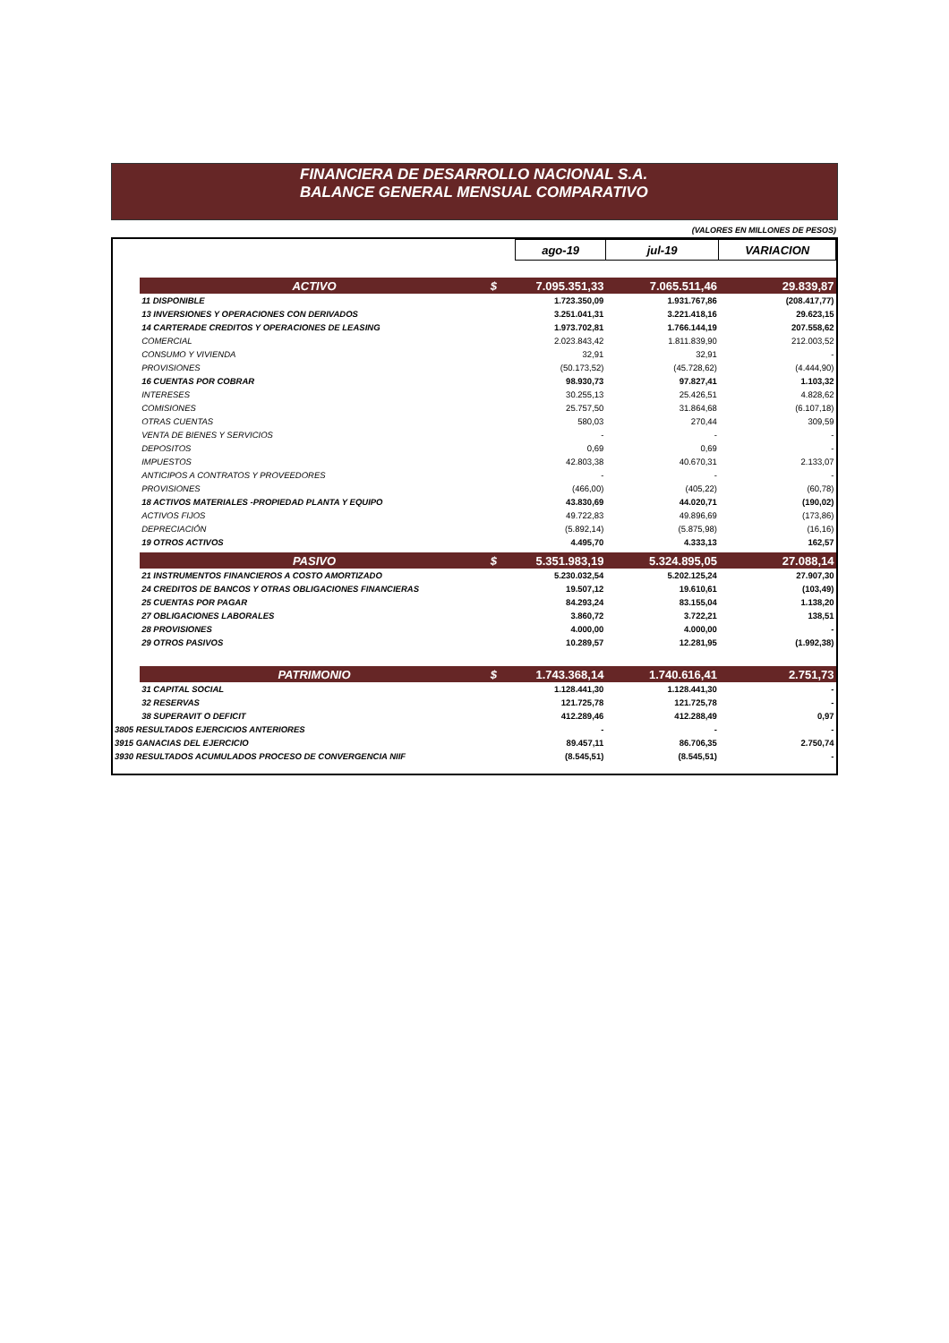FINANCIERA DE DESARROLLO NACIONAL S.A.
BALANCE GENERAL MENSUAL COMPARATIVO
(VALORES EN MILLONES DE PESOS)
| | | | ago-19 | jul-19 | VARIACION |
| | ACTIVO | $ | 7.095.351,33 | 7.065.511,46 | 29.839,87 |
| | 11 DISPONIBLE | | 1.723.350,09 | 1.931.767,86 | (208.417,77) |
| | 13 INVERSIONES Y OPERACIONES CON DERIVADOS | | 3.251.041,31 | 3.221.418,16 | 29.623,15 |
| | 14 CARTERADE CREDITOS Y OPERACIONES DE LEASING | | 1.973.702,81 | 1.766.144,19 | 207.558,62 |
| | COMERCIAL | | 2.023.843,42 | 1.811.839,90 | 212.003,52 |
| | CONSUMO Y VIVIENDA | | 32,91 | 32,91 | - |
| | PROVISIONES | | (50.173,52) | (45.728,62) | (4.444,90) |
| | 16 CUENTAS POR COBRAR | | 98.930,73 | 97.827,41 | 1.103,32 |
| | INTERESES | | 30.255,13 | 25.426,51 | 4.828,62 |
| | COMISIONES | | 25.757,50 | 31.864,68 | (6.107,18) |
| | OTRAS CUENTAS | | 580,03 | 270,44 | 309,59 |
| | VENTA DE BIENES Y SERVICIOS | | - | - | - |
| | DEPOSITOS | | 0,69 | 0,69 | - |
| | IMPUESTOS | | 42.803,38 | 40.670,31 | 2.133,07 |
| | ANTICIPOS A CONTRATOS Y PROVEEDORES | | - | - | - |
| | PROVISIONES | | (466,00) | (405,22) | (60,78) |
| | 18 ACTIVOS MATERIALES -PROPIEDAD PLANTA Y EQUIPO | | 43.830,69 | 44.020,71 | (190,02) |
| | ACTIVOS FIJOS | | 49.722,83 | 49.896,69 | (173,86) |
| | DEPRECIACIÓN | | (5.892,14) | (5.875,98) | (16,16) |
| | 19 OTROS ACTIVOS | | 4.495,70 | 4.333,13 | 162,57 |
| | PASIVO | $ | 5.351.983,19 | 5.324.895,05 | 27.088,14 |
| | 21 INSTRUMENTOS FINANCIEROS A COSTO AMORTIZADO | | 5.230.032,54 | 5.202.125,24 | 27.907,30 |
| | 24 CREDITOS DE BANCOS Y OTRAS OBLIGACIONES FINANCIERAS | | 19.507,12 | 19.610,61 | (103,49) |
| | 25 CUENTAS POR PAGAR | | 84.293,24 | 83.155,04 | 1.138,20 |
| | 27 OBLIGACIONES LABORALES | | 3.860,72 | 3.722,21 | 138,51 |
| | 28 PROVISIONES | | 4.000,00 | 4.000,00 | - |
| | 29 OTROS PASIVOS | | 10.289,57 | 12.281,95 | (1.992,38) |
| | PATRIMONIO | $ | 1.743.368,14 | 1.740.616,41 | 2.751,73 |
| | 31 CAPITAL SOCIAL | | 1.128.441,30 | 1.128.441,30 | - |
| | 32 RESERVAS | | 121.725,78 | 121.725,78 | - |
| | 38 SUPERAVIT O DEFICIT | | 412.289,46 | 412.288,49 | 0,97 |
| 3805 RESULTADOS EJERCICIOS ANTERIORES | | | - | - | - |
| 3915 GANACIAS DEL EJERCICIO | | | 89.457,11 | 86.706,35 | 2.750,74 |
| 3930 RESULTADOS ACUMULADOS PROCESO DE CONVERGENCIA NIIF | | | (8.545,51) | (8.545,51) | - |